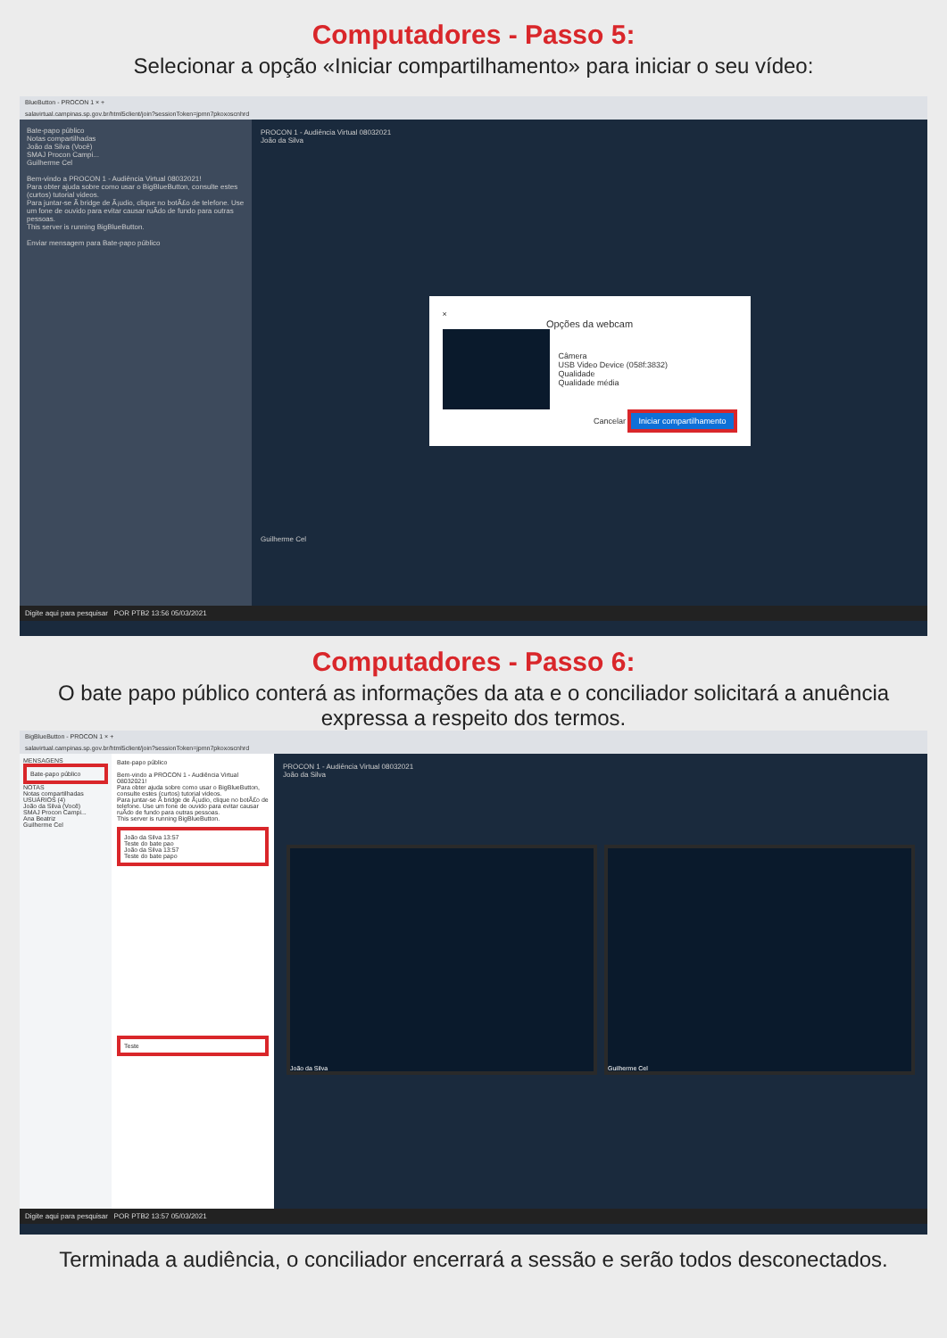Computadores - Passo 5:
Selecionar a opção «Iniciar compartilhamento» para iniciar o seu vídeo:
BlueButton - PROCON 1 × +
salavirtual.campinas.sp.gov.br/html5client/join?sessionToken=jpmn7pkoxoscnhrd
Bate-papo público
Notas compartilhadas
João da Silva (Você)
SMAJ Procon Campi...
Guilherme Cel
Bem-vindo a PROCON 1 - Audiência Virtual 08032021!
Para obter ajuda sobre como usar o BigBlueButton, consulte estes (curtos) tutorial videos.
Para juntar-se Ã bridge de Ã¡udio, clique no botÃ£o de telefone. Use um fone de ouvido para evitar causar ruÃdo de fundo para outras pessoas.
This server is running BigBlueButton.
Enviar mensagem para Bate-papo público
PROCON 1 - Audiência Virtual 08032021
João da Silva
×
Opções da webcam
Câmera
USB Video Device (058f:3832)
Qualidade
Qualidade média
Cancelar Iniciar compartilhamento
Guilherme Cel
Digite aqui para pesquisar POR PTB2 13:56 05/03/2021
Computadores - Passo 6:
O bate papo público conterá as informações da ata e o conciliador solicitará a anuência expressa a respeito dos termos.
BigBlueButton - PROCON 1 × +
salavirtual.campinas.sp.gov.br/html5client/join?sessionToken=jpmn7pkoxoscnhrd
MENSAGENS
Bate-papo público
NOTAS
Notas compartilhadas
USUÁRIOS (4)
João da Silva (Você)
SMAJ Procon Campi...
Ana Beatriz
Guilherme Cel
Bate-papo público
Bem-vindo a PROCON 1 - Audiência Virtual 08032021!
Para obter ajuda sobre como usar o BigBlueButton, consulte estes (curtos) tutorial videos.
Para juntar-se Ã bridge de Ã¡udio, clique no botÃ£o de telefone. Use um fone de ouvido para evitar causar ruÃdo de fundo para outras pessoas.
This server is running BigBlueButton.
João da Silva 13:57
Teste do bate pao
João da Silva 13:57
Teste do bate papo
Teste
PROCON 1 - Audiência Virtual 08032021
João da Silva
João da Silva Guilherme Cel
Digite aqui para pesquisar POR PTB2 13:57 05/03/2021
Terminada a audiência, o conciliador encerrará a sessão e serão todos desconectados.